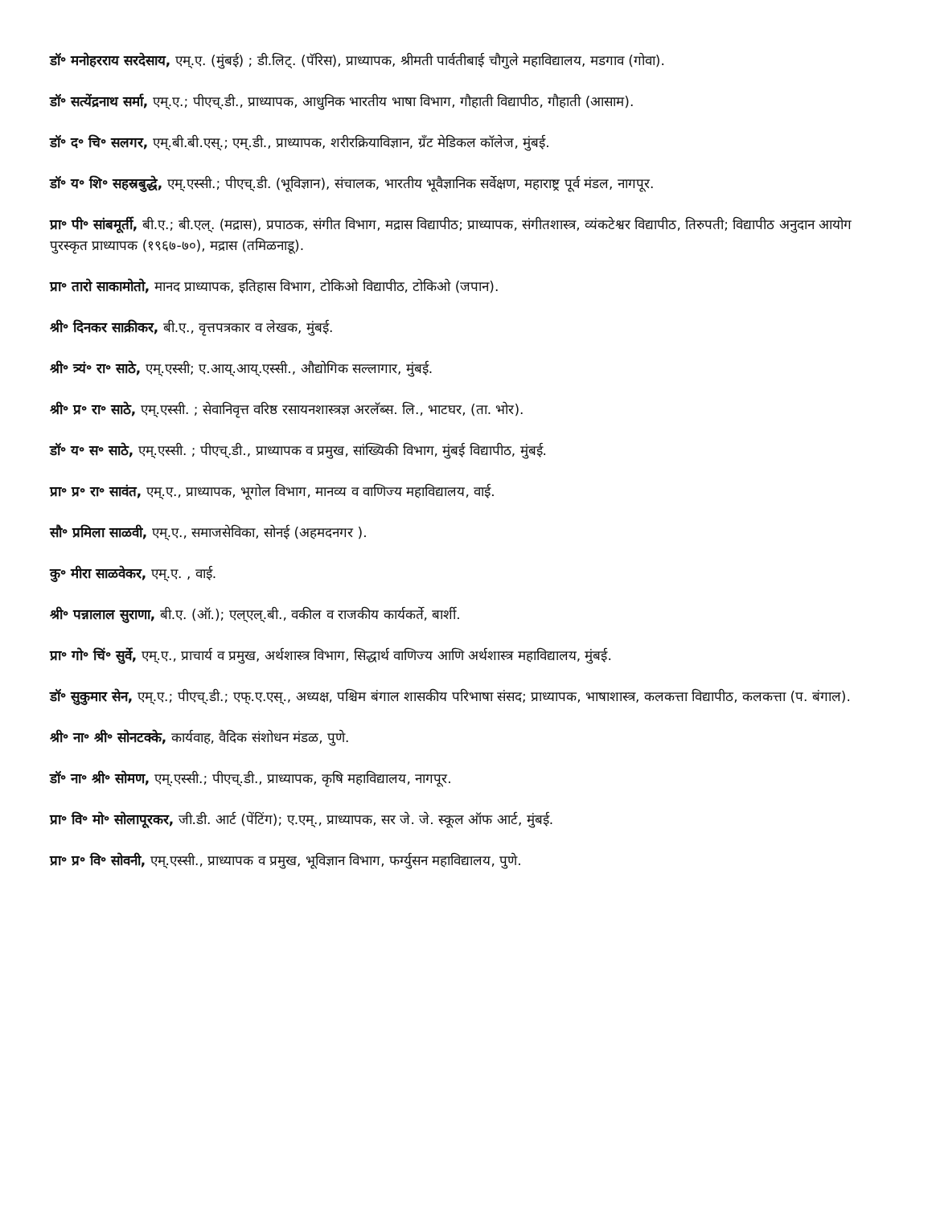डॉ॰ मनोहरराय सरदेसाय, एम्.ए. (मुंबई) ; डी.लिट्. (पॅरिस), प्राध्यापक, श्रीमती पार्वतीबाई चौगुले महाविद्यालय, मडगाव (गोवा).
डॉ॰ सत्येंद्रनाथ सर्मा, एम्.ए.; पीएच्.डी., प्राध्यापक, आधुनिक भारतीय भाषा विभाग, गौहाती विद्यापीठ, गौहाती (आसाम).
डॉ॰ द॰ चि॰ सलगर, एम्.बी.बी.एस्.; एम्.डी., प्राध्यापक, शरीरक्रियाविज्ञान, ग्रँट मेडिकल कॉलेज, मुंबई.
डॉ॰ य॰ शि॰ सहस्रबुद्धे, एम्.एस्सी.; पीएच्.डी. (भूविज्ञान), संचालक, भारतीय भूवैज्ञानिक सर्वेक्षण, महाराष्ट्र पूर्व मंडल, नागपूर.
प्रा॰ पी॰ सांबमूर्ती, बी.ए.; बी.एल्. (मद्रास), प्रपाठक, संगीत विभाग, मद्रास विद्यापीठ; प्राध्यापक, संगीतशास्त्र, व्यंकटेश्वर विद्यापीठ, तिरुपती; विद्यापीठ अनुदान आयोग पुरस्कृत प्राध्यापक (१९६७-७०), मद्रास (तमिळनाडू).
प्रा॰ तारो साकामोतो, मानद प्राध्यापक, इतिहास विभाग, टोकिओ विद्यापीठ, टोकिओ (जपान).
श्री॰ दिनकर साक्रीकर, बी.ए., वृत्तपत्रकार व लेखक, मुंबई.
श्री॰ त्र्यं॰ रा॰ साठे, एम्.एस्सी; ए.आय्.आय्.एस्सी., औद्योगिक सल्लागार, मुंबई.
श्री॰ प्र॰ रा॰ साठे, एम्.एस्सी. ; सेवानिवृत्त वरिष्ठ रसायनशास्त्रज्ञ अरलॅब्स. लि., भाटघर, (ता. भोर).
डॉ॰ य॰ स॰ साठे, एम्.एस्सी. ; पीएच्.डी., प्राध्यापक व प्रमुख, सांख्यिकी विभाग, मुंबई विद्यापीठ, मुंबई.
प्रा॰ प्र॰ रा॰ सावंत, एम्.ए., प्राध्यापक, भूगोल विभाग, मानव्य व वाणिज्य महाविद्यालय, वाई.
सौ॰ प्रमिला साळवी, एम्.ए., समाजसेविका, सोनई (अहमदनगर ).
कु॰ मीरा साळवेकर, एम्.ए. , वाई.
श्री॰ पन्नालाल सुराणा, बी.ए. (ऑ.); एल्एल्.बी., वकील व राजकीय कार्यकर्ते, बार्शी.
प्रा॰ गो॰ चिं॰ सुर्वे, एम्.ए., प्राचार्य व प्रमुख, अर्थशास्त्र विभाग, सिद्धार्थ वाणिज्य आणि अर्थशास्त्र महाविद्यालय, मुंबई.
डॉ॰ सुकुमार सेन, एम्.ए.; पीएच्.डी.; एफ्.ए.एस्., अध्यक्ष, पश्चिम बंगाल शासकीय परिभाषा संसद; प्राध्यापक, भाषाशास्त्र, कलकत्ता विद्यापीठ, कलकत्ता (प. बंगाल).
श्री॰ ना॰ श्री॰ सोनटक्के, कार्यवाह, वैदिक संशोधन मंडळ, पुणे.
डॉ॰ ना॰ श्री॰ सोमण, एम्.एस्सी.; पीएच्.डी., प्राध्यापक, कृषि महाविद्यालय, नागपूर.
प्रा॰ वि॰ मो॰ सोलापूरकर, जी.डी. आर्ट (पेंटिंग); ए.एम्., प्राध्यापक, सर जे. जे. स्कूल ऑफ आर्ट, मुंबई.
प्रा॰ प्र॰ वि॰ सोवनी, एम्.एस्सी., प्राध्यापक व प्रमुख, भूविज्ञान विभाग, फर्ग्युसन महाविद्यालय, पुणे.